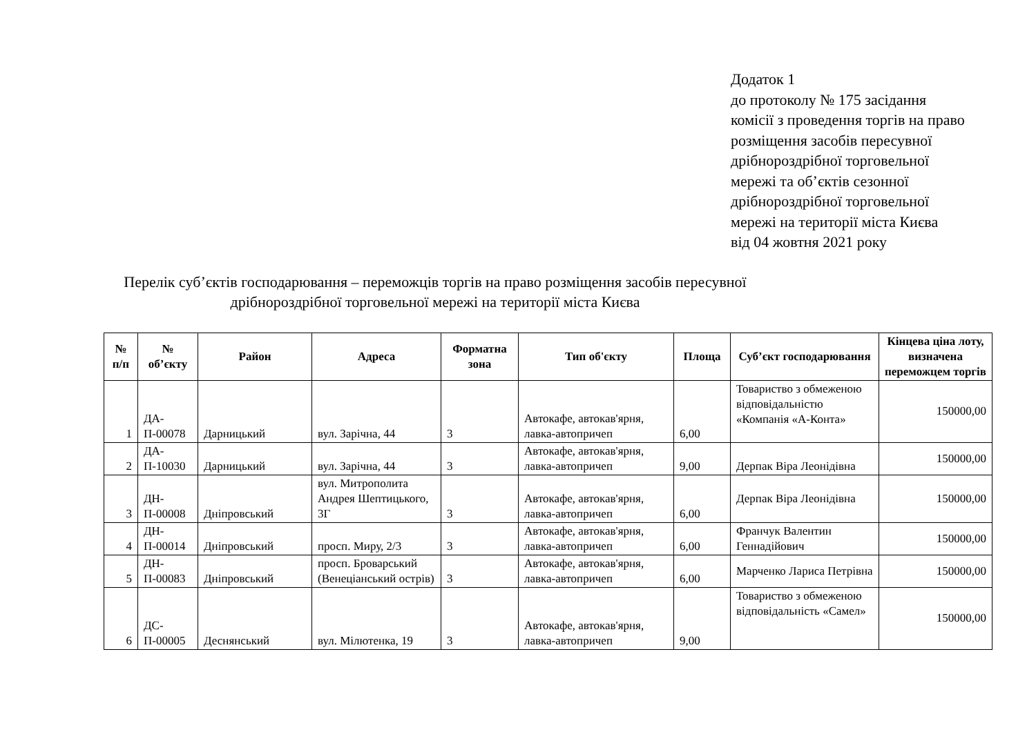Додаток 1
до протоколу № 175 засідання
комісії з проведення торгів на право
розміщення засобів пересувної
дрібнороздрібної торговельної
мережі та об’єктів сезонної
дрібнороздрібної торговельної
мережі на території міста Києва
від 04 жовтня 2021 року
Перелік суб’єктів господарювання – переможців торгів на право розміщення засобів пересувної дрібнороздрібної торговельної мережі на території міста Києва
| № п/п | № об’єкту | Район | Адреса | Форматна зона | Тип об'єкту | Площа | Суб’єкт господарювання | Кінцева ціна лоту, визначена переможцем торгів |
| --- | --- | --- | --- | --- | --- | --- | --- | --- |
| 1 | ДА-П-00078 | Дарницький | вул. Зарічна, 44 | 3 | Автокафе, автокав'ярня, лавка-автопричеп | 6,00 | Товариство з обмеженою відповідальністю «Компанія «А-Конта» | 150000,00 |
| 2 | ДА-П-10030 | Дарницький | вул. Зарічна, 44 | 3 | Автокафе, автокав'ярня, лавка-автопричеп | 9,00 | Дерпак Віра Леонідівна | 150000,00 |
| 3 | ДН-П-00008 | Дніпровський | вул. Митрополита Андрея Шептицького, 3Г | 3 | Автокафе, автокав'ярня, лавка-автопричеп | 6,00 | Дерпак Віра Леонідівна | 150000,00 |
| 4 | ДН-П-00014 | Дніпровський | просп. Миру, 2/3 | 3 | Автокафе, автокав'ярня, лавка-автопричеп | 6,00 | Франчук Валентин Геннадійович | 150000,00 |
| 5 | ДН-П-00083 | Дніпровський | просп. Броварський (Венеціанський острів) | 3 | Автокафе, автокав'ярня, лавка-автопричеп | 6,00 | Марченко Лариса Петрівна | 150000,00 |
| 6 | ДС-П-00005 | Деснянський | вул. Мілютенка, 19 | 3 | Автокафе, автокав'ярня, лавка-автопричеп | 9,00 | Товариство з обмеженою відповідальність «Самел» | 150000,00 |